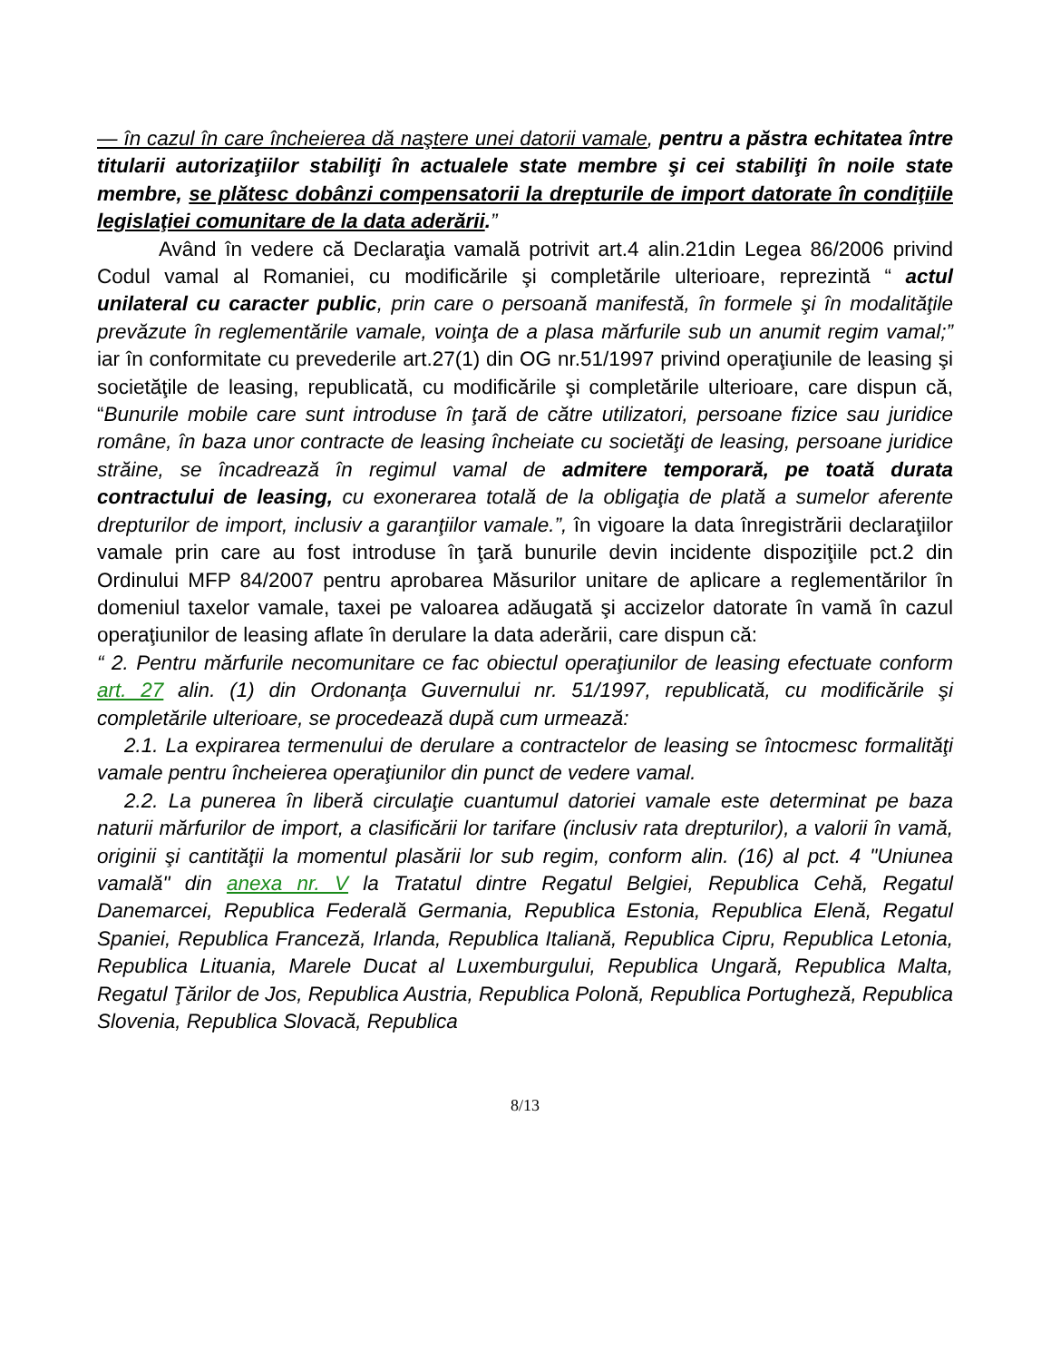— în cazul în care încheierea dă naştere unei datorii vamale, pentru a păstra echitatea între titularii autorizaţiilor stabiliţi în actualele state membre şi cei stabiliţi în noile state membre, se plătesc dobânzi compensatorii la drepturile de import datorate în condiţiile legislaţiei comunitare de la data aderării.”
Având în vedere că Declaraţia vamală potrivit art.4 alin.21din Legea 86/2006 privind Codul vamal al Romaniei, cu modificările şi completările ulterioare, reprezintă “ actul unilateral cu caracter public, prin care o persoană manifestă, în formele şi în modalităţile prevăzute în reglementările vamale, voinţa de a plasa mărfurile sub un anumit regim vamal;” iar în conformitate cu prevederile art.27(1) din OG nr.51/1997 privind operaţiunile de leasing şi societăţile de leasing, republicată, cu modificările şi completările ulterioare, care dispun că, “Bunurile mobile care sunt introduse în ţară de către utilizatori, persoane fizice sau juridice române, în baza unor contracte de leasing încheiate cu societăţi de leasing, persoane juridice străine, se încadrează în regimul vamal de admitere temporară, pe toată durata contractului de leasing, cu exonerarea totală de la obligaţia de plată a sumelor aferente drepturilor de import, inclusiv a garanţiilor vamale.”, în vigoare la data înregistrării declaraţiilor vamale prin care au fost introduse în ţară bunurile devin incidente dispoziţiile pct.2 din Ordinului MFP 84/2007 pentru aprobarea Măsurilor unitare de aplicare a reglementărilor în domeniul taxelor vamale, taxei pe valoarea adăugată şi accizelor datorate în vamă în cazul operaţiunilor de leasing aflate în derulare la data aderării, care dispun că:
“ 2. Pentru mărfurile necomunitare ce fac obiectul operaţiunilor de leasing efectuate conform art. 27 alin. (1) din Ordonanţa Guvernului nr. 51/1997, republicată, cu modificările şi completările ulterioare, se procedează după cum urmează:
2.1. La expirarea termenului de derulare a contractelor de leasing se întocmesc formalităţi vamale pentru încheierea operaţiunilor din punct de vedere vamal.
2.2. La punerea în liberă circulaţie cuantumul datoriei vamale este determinat pe baza naturii mărfurilor de import, a clasificării lor tarifare (inclusiv rata drepturilor), a valorii în vamă, originii şi cantităţii la momentul plasării lor sub regim, conform alin. (16) al pct. 4 "Uniunea vamală" din anexa nr. V la Tratatul dintre Regatul Belgiei, Republica Cehă, Regatul Danemarcei, Republica Federală Germania, Republica Estonia, Republica Elenă, Regatul Spaniei, Republica Franceză, Irlanda, Republica Italiană, Republica Cipru, Republica Letonia, Republica Lituania, Marele Ducat al Luxemburgului, Republica Ungară, Republica Malta, Regatul Ţărilor de Jos, Republica Austria, Republica Polonă, Republica Portugheză, Republica Slovenia, Republica Slovacă, Republica
8/13